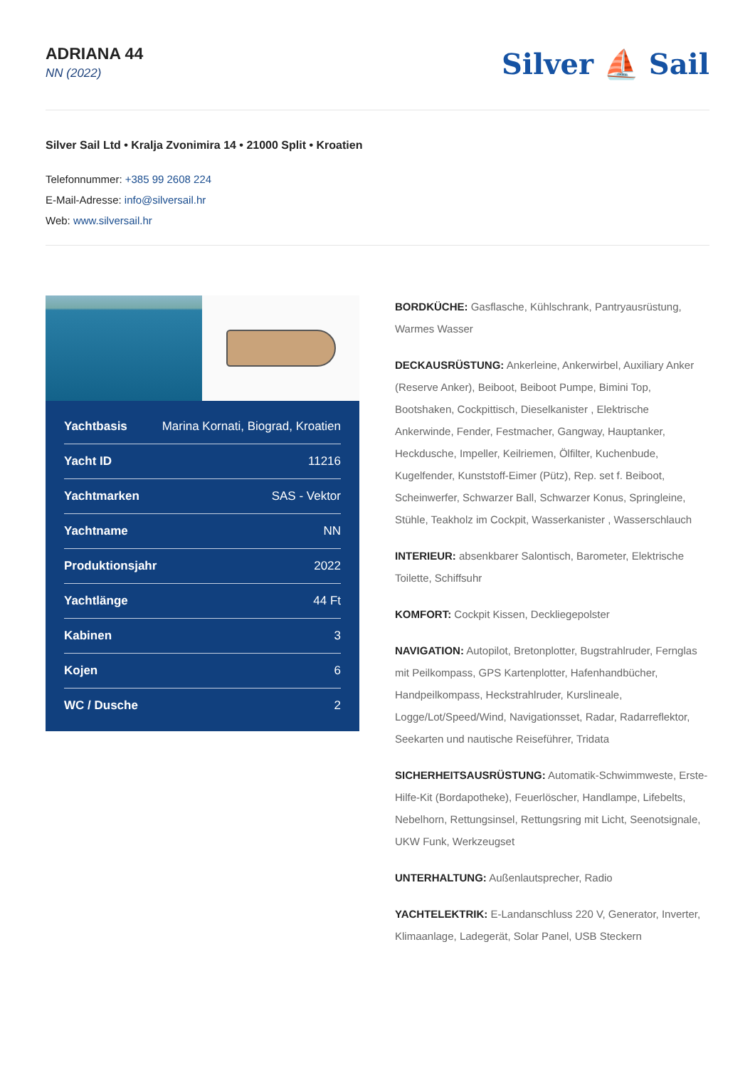ADRIANA 44
NN (2022)
Silver ⛵ Sail
Silver Sail Ltd • Kralja Zvonimira 14 • 21000 Split • Kroatien
Telefonnummer: +385 99 2608 224
E-Mail-Adresse: info@silversail.hr
Web: www.silversail.hr
| Yachtbasis | Marina Kornati, Biograd, Kroatien |
| Yacht ID | 11216 |
| Yachtmarken | SAS - Vektor |
| Yachtname | NN |
| Produktionsjahr | 2022 |
| Yachtlänge | 44 Ft |
| Kabinen | 3 |
| Kojen | 6 |
| WC / Dusche | 2 |
BORDKÜCHE: Gasflasche, Kühlschrank, Pantryausrüstung, Warmes Wasser
DECKAUSRÜSTUNG: Ankerleine, Ankerwirbel, Auxiliary Anker (Reserve Anker), Beiboot, Beiboot Pumpe, Bimini Top, Bootshaken, Cockpittisch, Dieselkanister , Elektrische Ankerwinde, Fender, Festmacher, Gangway, Hauptanker, Heckdusche, Impeller, Keilriemen, Ölfilter, Kuchenbude, Kugelfender, Kunststoff-Eimer (Pütz), Rep. set f. Beiboot, Scheinwerfer, Schwarzer Ball, Schwarzer Konus, Springleine, Stühle, Teakholz im Cockpit, Wasserkanister , Wasserschlauch
INTERIEUR: absenkbarer Salontisch, Barometer, Elektrische Toilette, Schiffsuhr
KOMFORT: Cockpit Kissen, Deckliegepolster
NAVIGATION: Autopilot, Bretonplotter, Bugstrahlruder, Fernglas mit Peilkompass, GPS Kartenplotter, Hafenhandbücher, Handpeilkompass, Heckstrahlruder, Kurslineale, Logge/Lot/Speed/Wind, Navigationsset, Radar, Radarreflektor, Seekarten und nautische Reiseführer, Tridata
SICHERHEITSAUSRÜSTUNG: Automatik-Schwimmweste, Erste-Hilfe-Kit (Bordapotheke), Feuerlöscher, Handlampe, Lifebelts, Nebelhorn, Rettungsinsel, Rettungsring mit Licht, Seenotsignale, UKW Funk, Werkzeugset
UNTERHALTUNG: Außenlautsprecher, Radio
YACHTELEKTRIK: E-Landanschluss 220 V, Generator, Inverter, Klimaanlage, Ladegerät, Solar Panel, USB Steckern